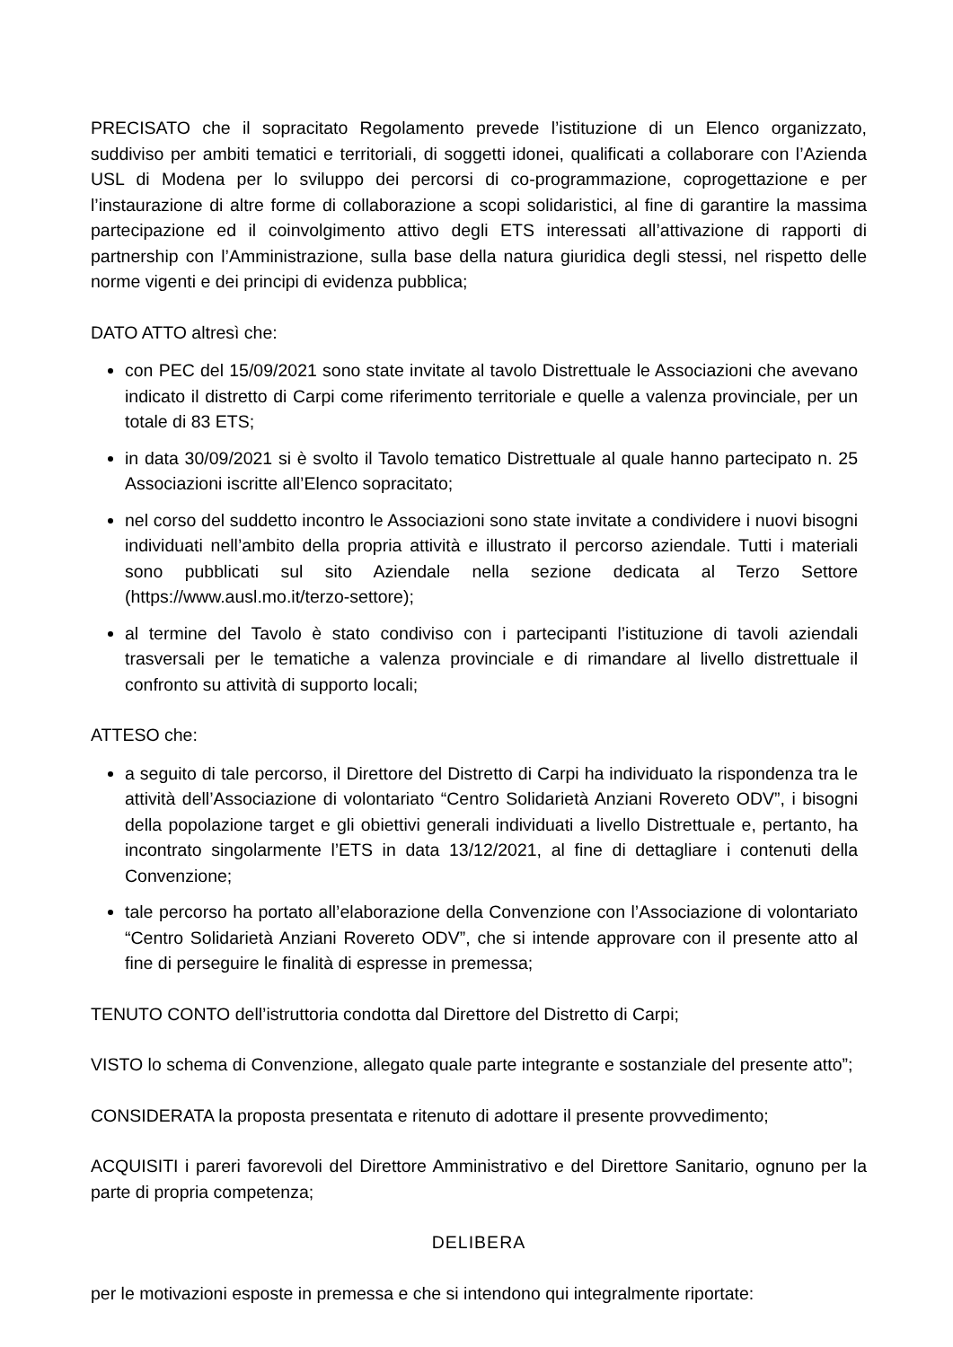PRECISATO che il sopracitato Regolamento prevede l’istituzione di un Elenco organizzato, suddiviso per ambiti tematici e territoriali, di soggetti idonei, qualificati a collaborare con l’Azienda USL di Modena per lo sviluppo dei percorsi di co-programmazione, coprogettazione e per l’instaurazione di altre forme di collaborazione a scopi solidaristici, al fine di garantire la massima partecipazione ed il coinvolgimento attivo degli ETS interessati all’attivazione di rapporti di partnership con l’Amministrazione, sulla base della natura giuridica degli stessi, nel rispetto delle norme vigenti e dei principi di evidenza pubblica;
DATO ATTO altresì che:
con PEC del 15/09/2021 sono state invitate al tavolo Distrettuale le Associazioni che avevano indicato il distretto di Carpi come riferimento territoriale e quelle a valenza provinciale, per un totale di 83 ETS;
in data 30/09/2021 si è svolto il Tavolo tematico Distrettuale al quale hanno partecipato n. 25 Associazioni iscritte all’Elenco sopracitato;
nel corso del suddetto incontro le Associazioni sono state invitate a condividere i nuovi bisogni individuati nell’ambito della propria attività e illustrato il percorso aziendale. Tutti i materiali sono pubblicati sul sito Aziendale nella sezione dedicata al Terzo Settore (https://www.ausl.mo.it/terzo-settore);
al termine del Tavolo è stato condiviso con i partecipanti l’istituzione di tavoli aziendali trasversali per le tematiche a valenza provinciale e di rimandare al livello distrettuale il confronto su attività di supporto locali;
ATTESO che:
a seguito di tale percorso, il Direttore del Distretto di Carpi ha individuato la rispondenza tra le attività dell’Associazione di volontariato “Centro Solidarietà Anziani Rovereto ODV”, i bisogni della popolazione target e gli obiettivi generali individuati a livello Distrettuale e, pertanto, ha incontrato singolarmente l’ETS in data 13/12/2021, al fine di dettagliare i contenuti della Convenzione;
tale percorso ha portato all’elaborazione della Convenzione con l’Associazione di volontariato “Centro Solidarietà Anziani Rovereto ODV”, che si intende approvare con il presente atto al fine di perseguire le finalità di espresse in premessa;
TENUTO CONTO dell’istruttoria condotta dal Direttore del Distretto di Carpi;
VISTO lo schema di Convenzione, allegato quale parte integrante e sostanziale del presente atto”;
CONSIDERATA la proposta presentata e ritenuto di adottare il presente provvedimento;
ACQUISITI i pareri favorevoli del Direttore Amministrativo e del Direttore Sanitario, ognuno per la parte di propria competenza;
DELIBERA
per le motivazioni esposte in premessa e che si intendono qui integralmente riportate: